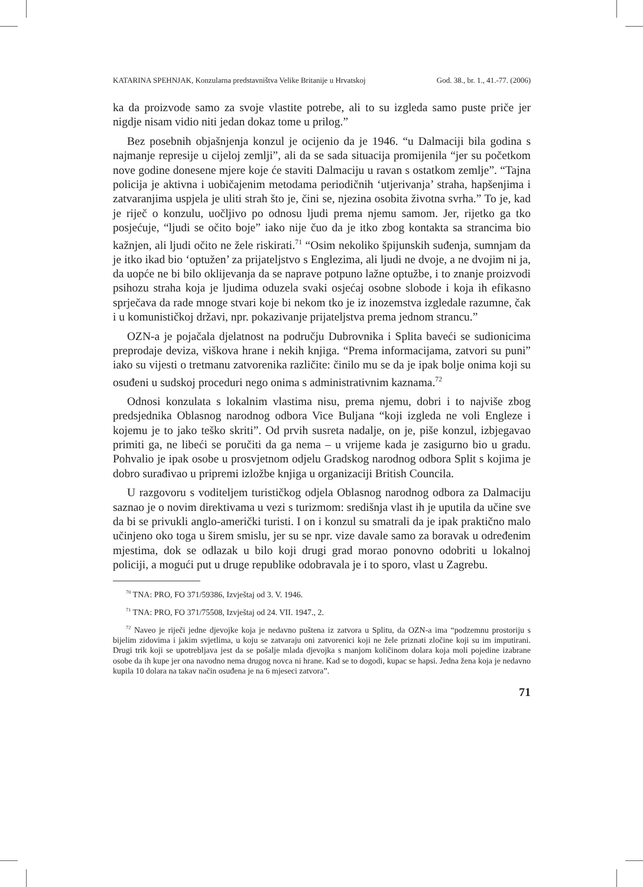KATARINA SPEHNJAK, Konzularna predstavništva Velike Britanije u Hrvatskoj God. 38., br. 1., 41.-77. (2006)
ka da proizvode samo za svoje vlastite potrebe, ali to su izgleda samo puste priče jer nigdje nisam vidio niti jedan dokaz tome u prilog.”
Bez posebnih objašnjenja konzul je ocijenio da je 1946. “u Dalmaciji bila godina s najmanje represije u cijeloj zemlji”, ali da se sada situacija promijenila “jer su početkom nove godine donesene mjere koje će staviti Dalmaciju u ravan s ostatkom zemlje”. “Tajna policija je aktivna i uobičajenim metodama periodičnih ‘utjerivanja’ straha, hapšenjima i zatvaranjima uspjela je uliti strah što je, čini se, njezina osobita životna svrha.” To je, kad je riječ o konzulu, uočljivo po odnosu ljudi prema njemu samom. Jer, rijetko ga tko posjećuje, “ljudi se očito boje” iako nije čuo da je itko zbog kontakta sa strancima bio kažnjen, ali ljudi očito ne žele riskirati.<sup>71</sup> “Osim nekoliko špijunskih suđenja, sumnjam da je itko ikad bio ‘optužen’ za prijateljstvo s Englezima, ali ljudi ne dvoje, a ne dvojim ni ja, da uopće ne bi bilo oklijevanja da se naprave potpuno lažne optužbe, i to znanje proizvodi psihozu straha koja je ljudima oduzela svaki osjećaj osobne slobode i koja ih efikasno sprječava da rade mnoge stvari koje bi nekom tko je iz inozemstva izgledale razumne, čak i u komunističkoj državi, npr. pokazivanje prijateljstva prema jednom strancu.”
OZN-a je pojačala djelatnost na području Dubrovnika i Splita baveći se sudionicima preprodaje deviza, viškova hrane i nekih knjiga. “Prema informacijama, zatvori su puni” iako su vijesti o tretmanu zatvorenika različite: činilo mu se da je ipak bolje onima koji su osuđeni u sudskoj proceduri nego onima s administrativnim kaznama.<sup>72</sup>
Odnosi konzulata s lokalnim vlastima nisu, prema njemu, dobri i to najviše zbog predsjednika Oblasnog narodnog odbora Vice Buljana “koji izgleda ne voli Engleze i kojemu je to jako teško skriti”. Od prvih susreta nadalje, on je, piše konzul, izbjegavao primiti ga, ne libeći se poručiti da ga nema – u vrijeme kada je zasigurno bio u gradu. Pohvalio je ipak osobe u prosvjetnom odjelu Gradskog narodnog odbora Split s kojima je dobro surađivao u pripremi izložbe knjiga u organizaciji British Councila.
U razgovoru s voditeljem turističkog odjela Oblasnog narodnog odbora za Dalmaciju saznao je o novim direktivama u vezi s turizmom: središnja vlast ih je uputila da učine sve da bi se privukli anglo-američki turisti. I on i konzul su smatrali da je ipak praktično malo učinjeno oko toga u širem smislu, jer su se npr. vize davale samo za boravak u određenim mjestima, dok se odlazak u bilo koji drugi grad morao ponovno odobriti u lokalnoj policiji, a mogući put u druge republike odobravala je i to sporo, vlast u Zagrebu.
<sup>70</sup> TNA: PRO, FO 371/59386, Izvještaj od 3. V. 1946.
<sup>71</sup> TNA: PRO, FO 371/75508, Izvještaj od 24. VII. 1947., 2.
<sup>72</sup> Naveo je riječi jedne djevojke koja je nedavno puštena iz zatvora u Splitu, da OZN-a ima “podzemnu prostoriju s bijelim zidovima i jakim svjetlima, u koju se zatvaraju oni zatvorenici koji ne žele priznati zločine koji su im imputirani. Drugi trik koji se upotrebljava jest da se pošalje mlada djevojka s manjom količinom dolara koja moli pojedine izabrane osobe da ih kupe jer ona navodno nema drugog novca ni hrane. Kad se to dogodi, kupac se hapsi. Jedna žena koja je nedavno kupila 10 dolara na takav način osuđena je na 6 mjeseci zatvora”.
71